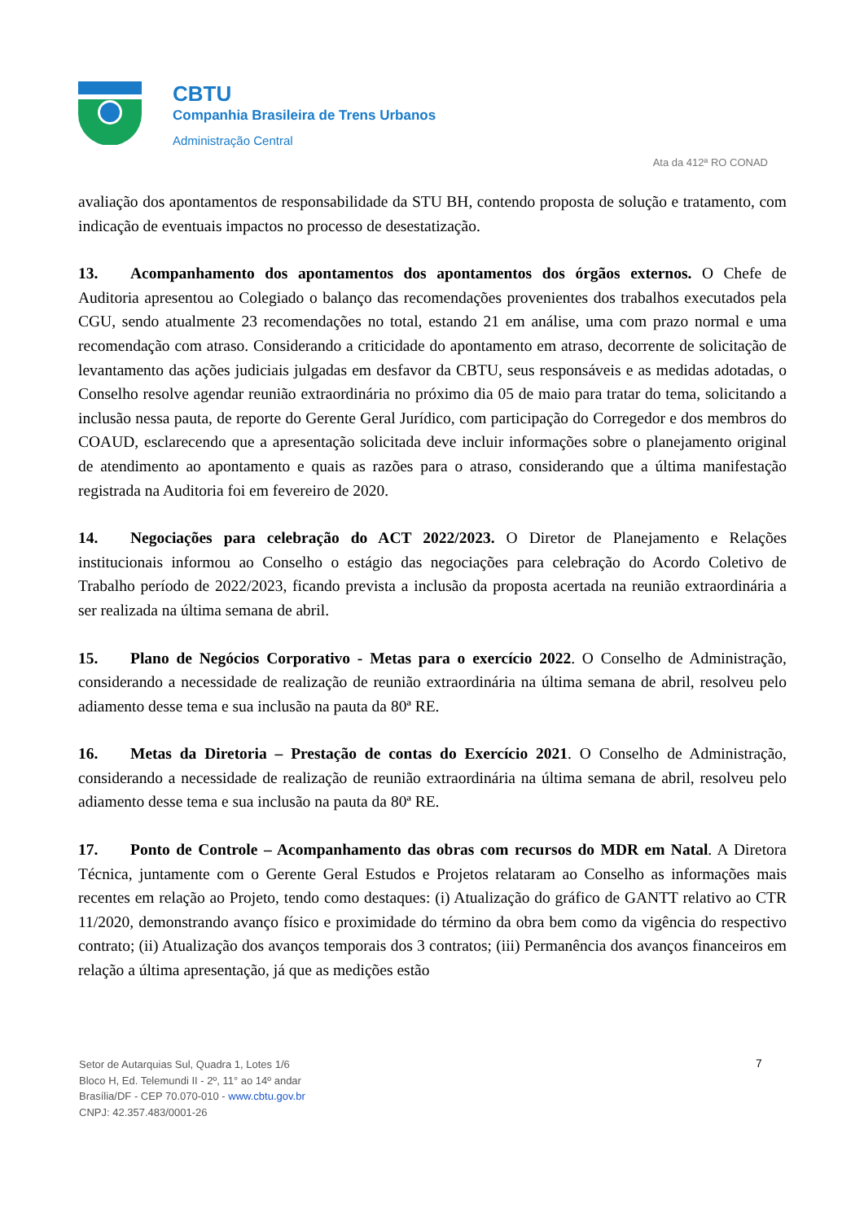CBTU
Companhia Brasileira de Trens Urbanos
Administração Central
Ata da 412ª RO CONAD
avaliação dos apontamentos de responsabilidade da STU BH, contendo proposta de solução e tratamento, com indicação de eventuais impactos no processo de desestatização.
13. Acompanhamento dos apontamentos dos apontamentos dos órgãos externos. O Chefe de Auditoria apresentou ao Colegiado o balanço das recomendações provenientes dos trabalhos executados pela CGU, sendo atualmente 23 recomendações no total, estando 21 em análise, uma com prazo normal e uma recomendação com atraso. Considerando a criticidade do apontamento em atraso, decorrente de solicitação de levantamento das ações judiciais julgadas em desfavor da CBTU, seus responsáveis e as medidas adotadas, o Conselho resolve agendar reunião extraordinária no próximo dia 05 de maio para tratar do tema, solicitando a inclusão nessa pauta, de reporte do Gerente Geral Jurídico, com participação do Corregedor e dos membros do COAUD, esclarecendo que a apresentação solicitada deve incluir informações sobre o planejamento original de atendimento ao apontamento e quais as razões para o atraso, considerando que a última manifestação registrada na Auditoria foi em fevereiro de 2020.
14. Negociações para celebração do ACT 2022/2023. O Diretor de Planejamento e Relações institucionais informou ao Conselho o estágio das negociações para celebração do Acordo Coletivo de Trabalho período de 2022/2023, ficando prevista a inclusão da proposta acertada na reunião extraordinária a ser realizada na última semana de abril.
15. Plano de Negócios Corporativo - Metas para o exercício 2022. O Conselho de Administração, considerando a necessidade de realização de reunião extraordinária na última semana de abril, resolveu pelo adiamento desse tema e sua inclusão na pauta da 80ª RE.
16. Metas da Diretoria – Prestação de contas do Exercício 2021. O Conselho de Administração, considerando a necessidade de realização de reunião extraordinária na última semana de abril, resolveu pelo adiamento desse tema e sua inclusão na pauta da 80ª RE.
17. Ponto de Controle – Acompanhamento das obras com recursos do MDR em Natal. A Diretora Técnica, juntamente com o Gerente Geral Estudos e Projetos relataram ao Conselho as informações mais recentes em relação ao Projeto, tendo como destaques: (i) Atualização do gráfico de GANTT relativo ao CTR 11/2020, demonstrando avanço físico e proximidade do término da obra bem como da vigência do respectivo contrato; (ii) Atualização dos avanços temporais dos 3 contratos; (iii) Permanência dos avanços financeiros em relação a última apresentação, já que as medições estão
Setor de Autarquias Sul, Quadra 1, Lotes 1/6
Bloco H, Ed. Telemundi II - 2º, 11° ao 14º andar
Brasília/DF - CEP 70.070-010 - www.cbtu.gov.br
CNPJ: 42.357.483/0001-26
7